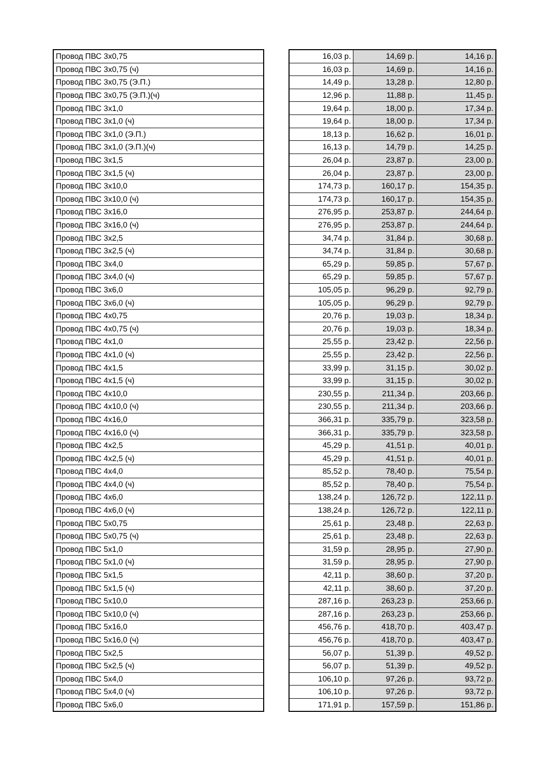| Провод ПВС 3х0,75 | | 16,03 р. | 14,69 р. | 14,16 р. |
| Провод ПВС 3х0,75 (ч) | | 16,03 р. | 14,69 р. | 14,16 р. |
| Провод ПВС 3х0,75 (Э.П.) | | 14,49 р. | 13,28 р. | 12,80 р. |
| Провод ПВС 3х0,75 (Э.П.)(ч) | | 12,96 р. | 11,88 р. | 11,45 р. |
| Провод ПВС 3х1,0 | | 19,64 р. | 18,00 р. | 17,34 р. |
| Провод ПВС 3х1,0 (ч) | | 19,64 р. | 18,00 р. | 17,34 р. |
| Провод ПВС 3х1,0 (Э.П.) | | 18,13 р. | 16,62 р. | 16,01 р. |
| Провод ПВС 3х1,0 (Э.П.)(ч) | | 16,13 р. | 14,79 р. | 14,25 р. |
| Провод ПВС 3х1,5 | | 26,04 р. | 23,87 р. | 23,00 р. |
| Провод ПВС 3х1,5 (ч) | | 26,04 р. | 23,87 р. | 23,00 р. |
| Провод ПВС 3х10,0 | | 174,73 р. | 160,17 р. | 154,35 р. |
| Провод ПВС 3х10,0 (ч) | | 174,73 р. | 160,17 р. | 154,35 р. |
| Провод ПВС 3х16,0 | | 276,95 р. | 253,87 р. | 244,64 р. |
| Провод ПВС 3х16,0 (ч) | | 276,95 р. | 253,87 р. | 244,64 р. |
| Провод ПВС 3х2,5 | | 34,74 р. | 31,84 р. | 30,68 р. |
| Провод ПВС 3х2,5 (ч) | | 34,74 р. | 31,84 р. | 30,68 р. |
| Провод ПВС 3х4,0 | | 65,29 р. | 59,85 р. | 57,67 р. |
| Провод ПВС 3х4,0 (ч) | | 65,29 р. | 59,85 р. | 57,67 р. |
| Провод ПВС 3х6,0 | | 105,05 р. | 96,29 р. | 92,79 р. |
| Провод ПВС 3х6,0 (ч) | | 105,05 р. | 96,29 р. | 92,79 р. |
| Провод ПВС 4х0,75 | | 20,76 р. | 19,03 р. | 18,34 р. |
| Провод ПВС 4х0,75 (ч) | | 20,76 р. | 19,03 р. | 18,34 р. |
| Провод ПВС 4х1,0 | | 25,55 р. | 23,42 р. | 22,56 р. |
| Провод ПВС 4х1,0 (ч) | | 25,55 р. | 23,42 р. | 22,56 р. |
| Провод ПВС 4х1,5 | | 33,99 р. | 31,15 р. | 30,02 р. |
| Провод ПВС 4х1,5 (ч) | | 33,99 р. | 31,15 р. | 30,02 р. |
| Провод ПВС 4х10,0 | | 230,55 р. | 211,34 р. | 203,66 р. |
| Провод ПВС 4х10,0 (ч) | | 230,55 р. | 211,34 р. | 203,66 р. |
| Провод ПВС 4х16,0 | | 366,31 р. | 335,79 р. | 323,58 р. |
| Провод ПВС 4х16,0 (ч) | | 366,31 р. | 335,79 р. | 323,58 р. |
| Провод ПВС 4х2,5 | | 45,29 р. | 41,51 р. | 40,01 р. |
| Провод ПВС 4х2,5 (ч) | | 45,29 р. | 41,51 р. | 40,01 р. |
| Провод ПВС 4х4,0 | | 85,52 р. | 78,40 р. | 75,54 р. |
| Провод ПВС 4х4,0 (ч) | | 85,52 р. | 78,40 р. | 75,54 р. |
| Провод ПВС 4х6,0 | | 138,24 р. | 126,72 р. | 122,11 р. |
| Провод ПВС 4х6,0 (ч) | | 138,24 р. | 126,72 р. | 122,11 р. |
| Провод ПВС 5х0,75 | | 25,61 р. | 23,48 р. | 22,63 р. |
| Провод ПВС 5х0,75 (ч) | | 25,61 р. | 23,48 р. | 22,63 р. |
| Провод ПВС 5х1,0 | | 31,59 р. | 28,95 р. | 27,90 р. |
| Провод ПВС 5х1,0 (ч) | | 31,59 р. | 28,95 р. | 27,90 р. |
| Провод ПВС 5х1,5 | | 42,11 р. | 38,60 р. | 37,20 р. |
| Провод ПВС 5х1,5 (ч) | | 42,11 р. | 38,60 р. | 37,20 р. |
| Провод ПВС 5х10,0 | | 287,16 р. | 263,23 р. | 253,66 р. |
| Провод ПВС 5х10,0 (ч) | | 287,16 р. | 263,23 р. | 253,66 р. |
| Провод ПВС 5х16,0 | | 456,76 р. | 418,70 р. | 403,47 р. |
| Провод ПВС 5х16,0 (ч) | | 456,76 р. | 418,70 р. | 403,47 р. |
| Провод ПВС 5х2,5 | | 56,07 р. | 51,39 р. | 49,52 р. |
| Провод ПВС 5х2,5 (ч) | | 56,07 р. | 51,39 р. | 49,52 р. |
| Провод ПВС 5х4,0 | | 106,10 р. | 97,26 р. | 93,72 р. |
| Провод ПВС 5х4,0 (ч) | | 106,10 р. | 97,26 р. | 93,72 р. |
| Провод ПВС 5х6,0 | | 171,91 р. | 157,59 р. | 151,86 р. |